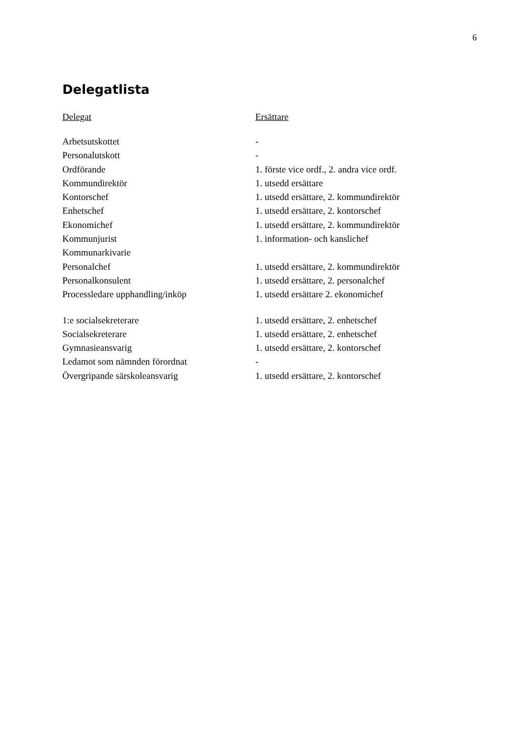6
Delegatlista
| Delegat | Ersättare |
| --- | --- |
| Arbetsutskottet | - |
| Personalutskott | - |
| Ordförande | 1. förste vice ordf., 2. andra vice ordf. |
| Kommundirektör | 1. utsedd ersättare |
| Kontorschef | 1. utsedd ersättare, 2. kommundirektör |
| Enhetschef | 1. utsedd ersättare, 2. kontorschef |
| Ekonomichef | 1. utsedd ersättare, 2. kommundirektör |
| Kommunjurist | 1. information- och kanslichef |
| Kommunarkivarie | |
| Personalchef | 1. utsedd ersättare, 2. kommundirektör |
| Personalkonsulent | 1. utsedd ersättare, 2. personalchef |
| Processledare upphandling/inköp | 1. utsedd ersättare 2. ekonomichef |
| 1:e socialsekreterare | 1. utsedd ersättare, 2. enhetschef |
| Socialsekreterare | 1. utsedd ersättare, 2. enhetschef |
| Gymnasieansvarig | 1. utsedd ersättare, 2. kontorschef |
| Ledamot som nämnden förordnat | - |
| Övergripande särskoleansvarig | 1. utsedd ersättare, 2. kontorschef |